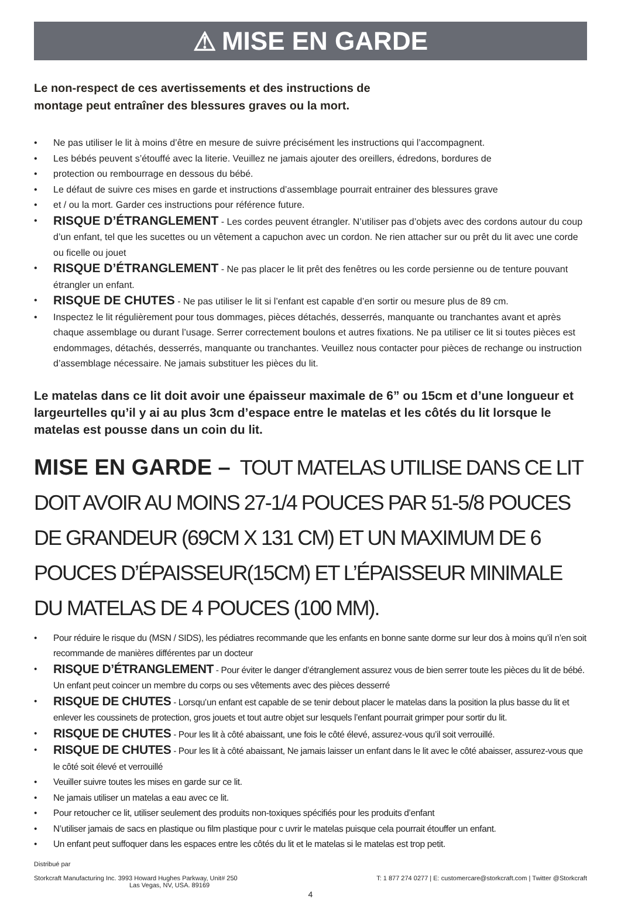⚠ MISE EN GARDE
Le non-respect de ces avertissements et des instructions de
montage peut entraîner des blessures graves ou la mort.
• Ne pas utiliser le lit à moins d’être en mesure de suivre précisément les instructions qui l’accompagnent.
• Les bébés peuvent s’étouffé avec la literie. Veuillez ne jamais ajouter des oreillers, édredons, bordures de
• protection ou rembourrage en dessous du bébé.
• Le défaut de suivre ces mises en garde et instructions d’assemblage pourrait entrainer des blessures grave
• et / ou la mort. Garder ces instructions pour référence future.
• RISQUE D’ÉTRANGLEMENT - Les cordes peuvent étrangler. N’utiliser pas d’objets avec des cordons autour du coup d’un enfant, tel que les sucettes ou un vêtement a capuchon avec un cordon. Ne rien attacher sur ou prêt du lit avec une corde ou ficelle ou jouet
• RISQUE D’ÉTRANGLEMENT - Ne pas placer le lit prêt des fenêtres ou les corde persienne ou de tenture pouvant étrangler un enfant.
• RISQUE DE CHUTES - Ne pas utiliser le lit si l’enfant est capable d’en sortir ou mesure plus de 89 cm.
• Inspectez le lit régulièrement pour tous dommages, pièces détachés, desserrés, manquante ou tranchantes avant et après chaque assemblage ou durant l’usage. Serrer correctement boulons et autres fixations. Ne pa utiliser ce lit si toutes pièces est endommages, détachés, desserrés, manquante ou tranchantes. Veuillez nous contacter pour pièces de rechange ou instruction d’assemblage nécessaire. Ne jamais substituer les pièces du lit.
Le matelas dans ce lit doit avoir une épaisseur maximale de 6” ou 15cm et d’une longueur et largeurtelles qu’il y ai au plus 3cm d’espace entre le matelas et les côtés du lit lorsque le matelas est pousse dans un coin du lit.
MISE EN GARDE – TOUT MATELAS UTILISE DANS CE LIT DOIT AVOIR AU MOINS 27-1/4 POUCES PAR 51-5/8 POUCES DE GRANDEUR (69CM X 131 CM) ET UN MAXIMUM DE 6 POUCES D’ÉPAISSEUR(15CM) ET L’ÉPAISSEUR MINIMALE DU MATELAS DE 4 POUCES (100 MM).
• Pour réduire le risque du (MSN / SIDS), les pédiatres recommande que les enfants en bonne sante dorme sur leur dos à moins qu’il n’en soit recommande de manières différentes par un docteur
• RISQUE D’ÉTRANGLEMENT - Pour éviter le danger d’étranglement assurez vous de bien serrer toute les pièces du lit de bébé. Un enfant peut coincer un membre du corps ou ses vêtements avec des pièces desserré
• RISQUE DE CHUTES - Lorsqu’un enfant est capable de se tenir debout placer le matelas dans la position la plus basse du lit et enlever les coussinets de protection, gros jouets et tout autre objet sur lesquels l’enfant pourrait grimper pour sortir du lit.
• RISQUE DE CHUTES - Pour les lit à côté abaissant, une fois le côté élevé, assurez-vous qu’il soit verrouillé.
• RISQUE DE CHUTES - Pour les lit à côté abaissant, Ne jamais laisser un enfant dans le lit avec le côté abaisser, assurez-vous que le côté soit élevé et verrouillé
• Veuiller suivre toutes les mises en garde sur ce lit.
• Ne jamais utiliser un matelas a eau avec ce lit.
• Pour retoucher ce lit, utiliser seulement des produits non-toxiques spécifiés pour les produits d’enfant
• N’utiliser jamais de sacs en plastique ou film plastique pour c uvrir le matelas puisque cela pourrait étouffer un enfant.
• Un enfant peut suffoquer dans les espaces entre les côtés du lit et le matelas si le matelas est trop petit.
Distribué par
Storkcraft Manufacturing Inc. 3993 Howard Hughes Parkway, Unit# 250
Las Vegas, NV, USA. 89169
T: 1 877 274 0277 | E: customercare@storkcraft.com | Twitter @Storkcraft
4